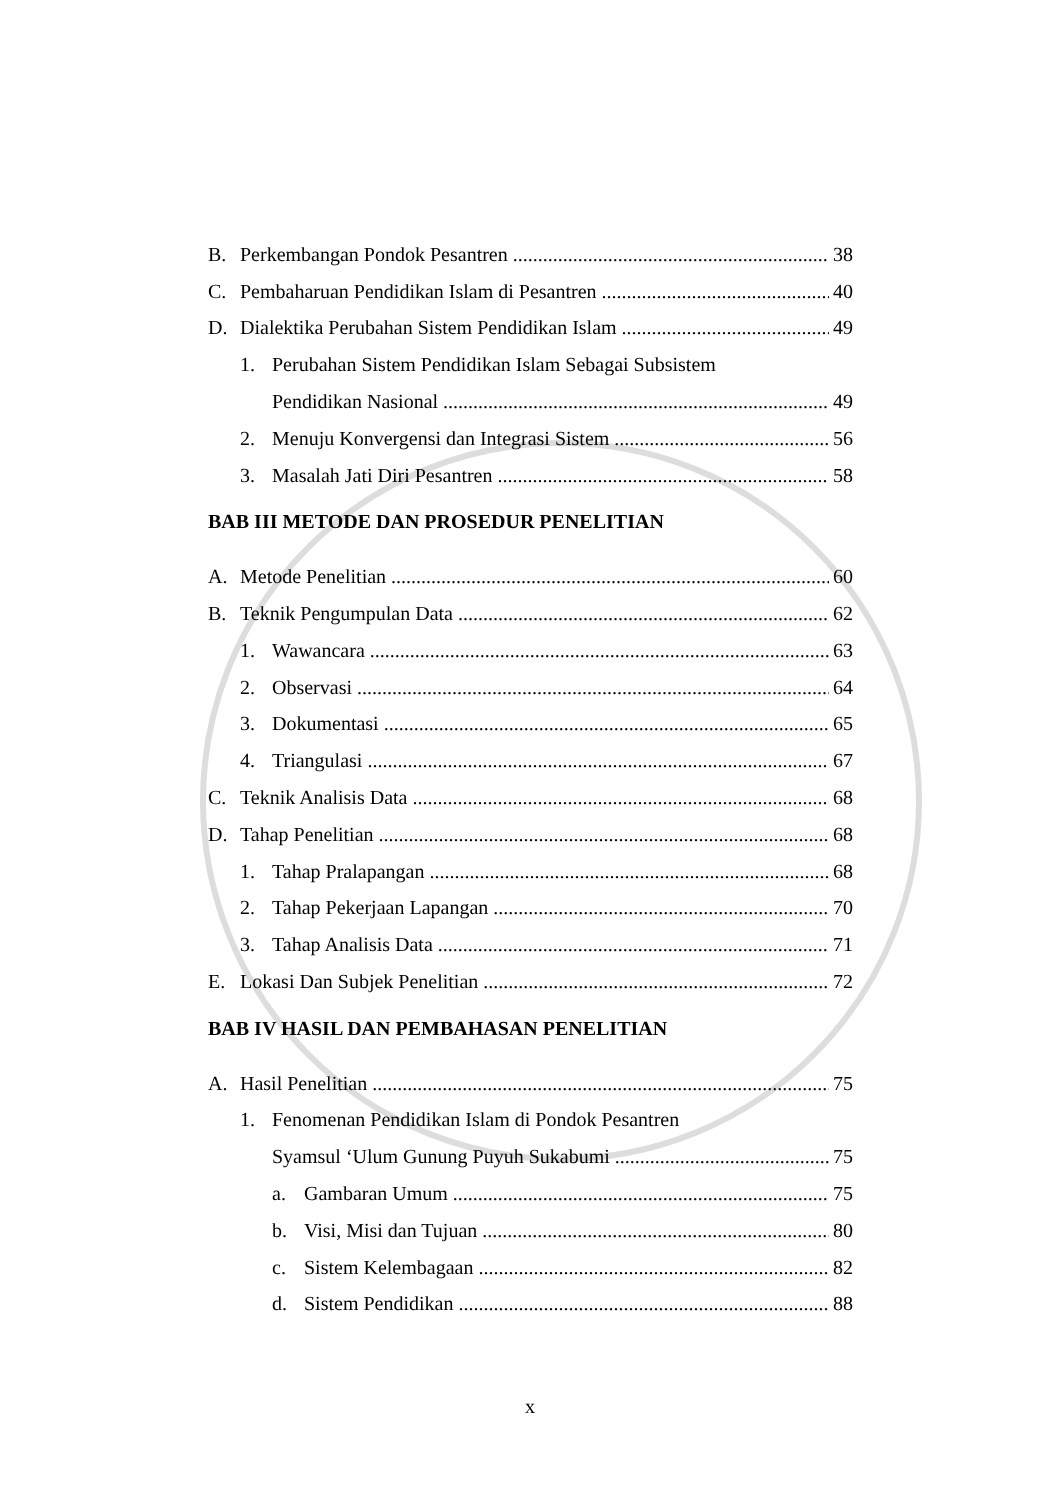B. Perkembangan Pondok Pesantren 38
C. Pembaharuan Pendidikan Islam di Pesantren 40
D. Dialektika Perubahan Sistem Pendidikan Islam 49
1. Perubahan Sistem Pendidikan Islam Sebagai Subsistem
Pendidikan Nasional 49
2. Menuju Konvergensi dan Integrasi Sistem 56
3. Masalah Jati Diri Pesantren 58
BAB III METODE DAN PROSEDUR PENELITIAN
A. Metode Penelitian 60
B. Teknik Pengumpulan Data 62
1. Wawancara 63
2. Observasi 64
3. Dokumentasi 65
4. Triangulasi 67
C. Teknik Analisis Data 68
D. Tahap Penelitian 68
1. Tahap Pralapangan 68
2. Tahap Pekerjaan Lapangan 70
3. Tahap Analisis Data 71
E. Lokasi Dan Subjek Penelitian 72
BAB IV HASIL DAN PEMBAHASAN PENELITIAN
A. Hasil Penelitian 75
1. Fenomenan Pendidikan Islam di Pondok Pesantren
Syamsul ‘Ulum Gunung Puyuh Sukabumi 75
a. Gambaran Umum 75
b. Visi, Misi dan Tujuan 80
c. Sistem Kelembagaan 82
d. Sistem Pendidikan 88
x